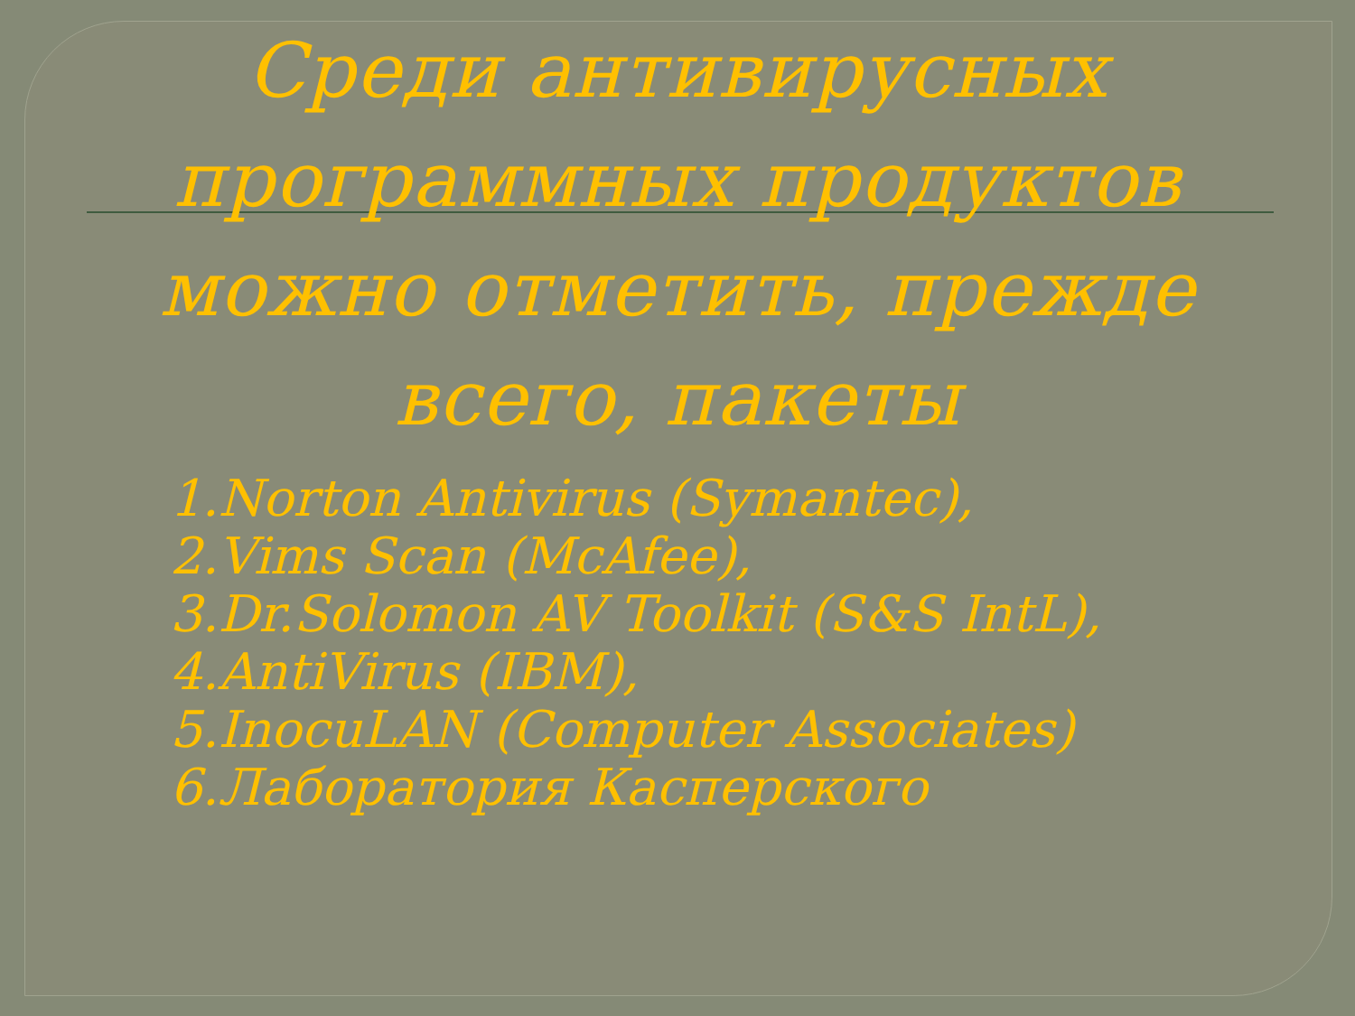Среди антивирусных
программных продуктов
можно отметить, прежде
всего, пакеты
1.Norton Antivirus (Symantec),
2.Vims Scan (McAfee),
3.Dr.Solomon AV Toolkit (S&S IntL),
4.AntiVirus (IBM),
5.InocuLAN (Computer Associates)
6.Лаборатория Касперского